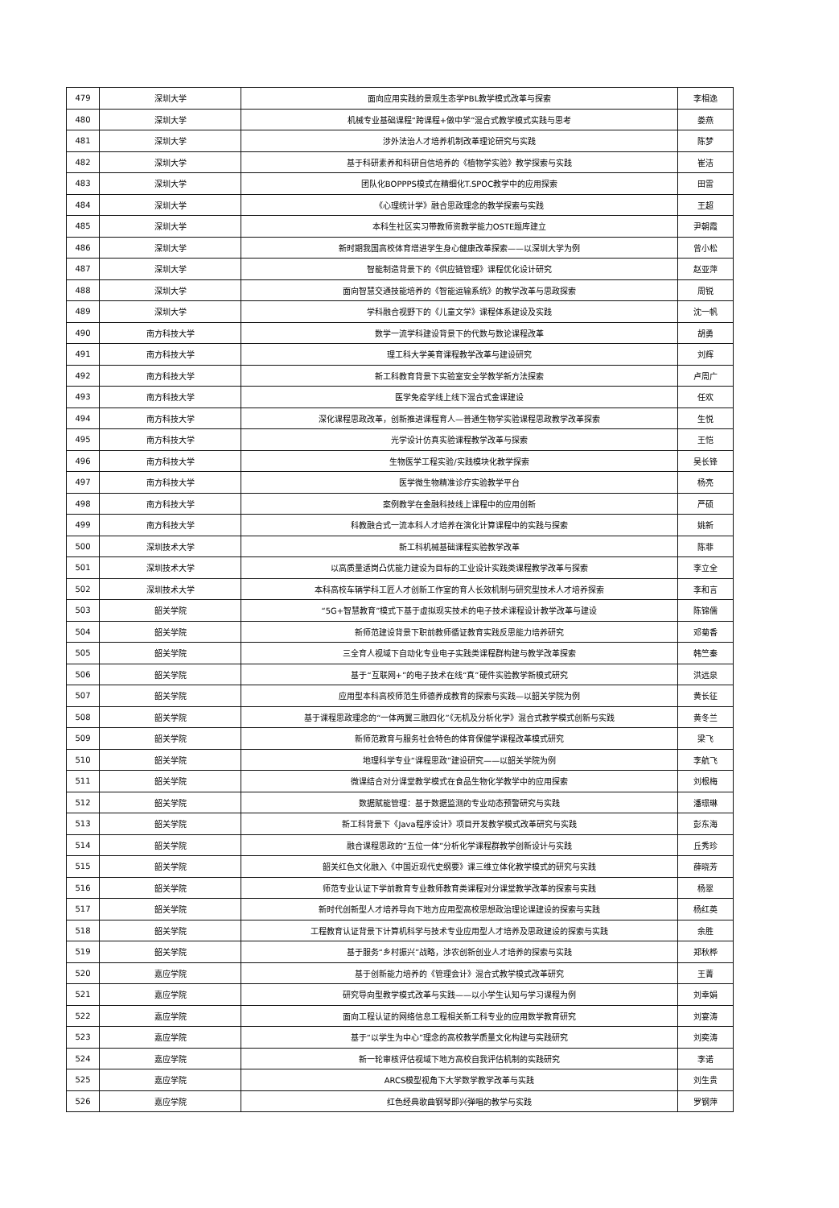| 479 | 深圳大学 | 面向应用实践的景观生态学PBL教学模式改革与探索 | 李相逸 |
| 480 | 深圳大学 | 机械专业基础课程“跨课程+做中学”混合式教学模式实践与思考 | 娄燕 |
| 481 | 深圳大学 | 涉外法治人才培养机制改革理论研究与实践 | 陈梦 |
| 482 | 深圳大学 | 基于科研素养和科研自信培养的《植物学实验》教学探索与实践 | 崔洁 |
| 483 | 深圳大学 | 团队化BOPPPS模式在精细化T.SPOC教学中的应用探索 | 田雷 |
| 484 | 深圳大学 | 《心理统计学》融合思政理念的教学探索与实践 | 王超 |
| 485 | 深圳大学 | 本科生社区实习带教师资教学能力OSTE题库建立 | 尹朝霞 |
| 486 | 深圳大学 | 新时期我国高校体育增进学生身心健康改革探索——以深圳大学为例 | 曾小松 |
| 487 | 深圳大学 | 智能制造背景下的《供应链管理》课程优化设计研究 | 赵亚萍 |
| 488 | 深圳大学 | 面向智慧交通技能培养的《智能运输系统》的教学改革与思政探索 | 周锐 |
| 489 | 深圳大学 | 学科融合视野下的《儿童文学》课程体系建设及实践 | 沈一帆 |
| 490 | 南方科技大学 | 数学一流学科建设背景下的代数与数论课程改革 | 胡勇 |
| 491 | 南方科技大学 | 理工科大学美育课程教学改革与建设研究 | 刘辉 |
| 492 | 南方科技大学 | 新工科教育背景下实验室安全学教学新方法探索 | 卢周广 |
| 493 | 南方科技大学 | 医学免疫学线上线下混合式金课建设 | 任欢 |
| 494 | 南方科技大学 | 深化课程思政改革，创新推进课程育人—普通生物学实验课程思政教学改革探索 | 生悦 |
| 495 | 南方科技大学 | 光学设计仿真实验课程教学改革与探索 | 王恺 |
| 496 | 南方科技大学 | 生物医学工程实验/实践模块化教学探索 | 吴长锋 |
| 497 | 南方科技大学 | 医学微生物精准诊疗实验教学平台 | 杨亮 |
| 498 | 南方科技大学 | 案例教学在金融科技线上课程中的应用创新 | 严硕 |
| 499 | 南方科技大学 | 科教融合式一流本科人才培养在演化计算课程中的实践与探索 | 姚新 |
| 500 | 深圳技术大学 | 新工科机械基础课程实验教学改革 | 陈菲 |
| 501 | 深圳技术大学 | 以高质量适岗凸优能力建设为目标的工业设计实践类课程教学改革与探索 | 李立全 |
| 502 | 深圳技术大学 | 本科高校车辆学科工匠人才创新工作室的育人长效机制与研究型技术人才培养探索 | 李和言 |
| 503 | 韶关学院 | “5G+智慧教育”模式下基于虚拟现实技术的电子技术课程设计教学改革与建设 | 陈锦儒 |
| 504 | 韶关学院 | 新师范建设背景下职前教师循证教育实践反思能力培养研究 | 邓菊香 |
| 505 | 韶关学院 | 三全育人视域下自动化专业电子实践类课程群构建与教学改革探索 | 韩竺秦 |
| 506 | 韶关学院 | 基于“互联网+”的电子技术在线“真”硬件实验教学新模式研究 | 洪远泉 |
| 507 | 韶关学院 | 应用型本科高校师范生师德养成教育的探索与实践—以韶关学院为例 | 黄长征 |
| 508 | 韶关学院 | 基于课程思政理念的“一体两翼三融四化”《无机及分析化学》混合式教学模式创新与实践 | 黄冬兰 |
| 509 | 韶关学院 | 新师范教育与服务社会特色的体育保健学课程改革模式研究 | 梁飞 |
| 510 | 韶关学院 | 地理科学专业“课程思政”建设研究——以韶关学院为例 | 李航飞 |
| 511 | 韶关学院 | 微课结合对分课堂教学模式在食品生物化学教学中的应用探索 | 刘根梅 |
| 512 | 韶关学院 | 数据赋能管理：基于数据监测的专业动态预警研究与实践 | 潘璟琳 |
| 513 | 韶关学院 | 新工科背景下《Java程序设计》项目开发教学模式改革研究与实践 | 彭东海 |
| 514 | 韶关学院 | 融合课程思政的“五位一体”分析化学课程群教学创新设计与实践 | 丘秀珍 |
| 515 | 韶关学院 | 韶关红色文化融入《中国近现代史纲要》课三维立体化教学模式的研究与实践 | 薛晓芳 |
| 516 | 韶关学院 | 师范专业认证下学前教育专业教师教育类课程对分课堂教学改革的探索与实践 | 杨翠 |
| 517 | 韶关学院 | 新时代创新型人才培养导向下地方应用型高校思想政治理论课建设的探索与实践 | 杨红英 |
| 518 | 韶关学院 | 工程教育认证背景下计算机科学与技术专业应用型人才培养及思政建设的探索与实践 | 余胜 |
| 519 | 韶关学院 | 基于服务“乡村振兴”战略，涉农创新创业人才培养的探索与实践 | 郑秋桦 |
| 520 | 嘉应学院 | 基于创新能力培养的《管理会计》混合式教学模式改革研究 | 王菁 |
| 521 | 嘉应学院 | 研究导向型教学模式改革与实践——以小学生认知与学习课程为例 | 刘幸娟 |
| 522 | 嘉应学院 | 面向工程认证的网络信息工程相关新工科专业的应用数学教育研究 | 刘宴涛 |
| 523 | 嘉应学院 | 基于“以学生为中心”理念的高校教学质量文化构建与实践研究 | 刘奕涛 |
| 524 | 嘉应学院 | 新一轮审核评估视域下地方高校自我评估机制的实践研究 | 李诺 |
| 525 | 嘉应学院 | ARCS模型视角下大学数学教学改革与实践 | 刘生贵 |
| 526 | 嘉应学院 | 红色经典歌曲钢琴即兴弹唱的教学与实践 | 罗钢萍 |